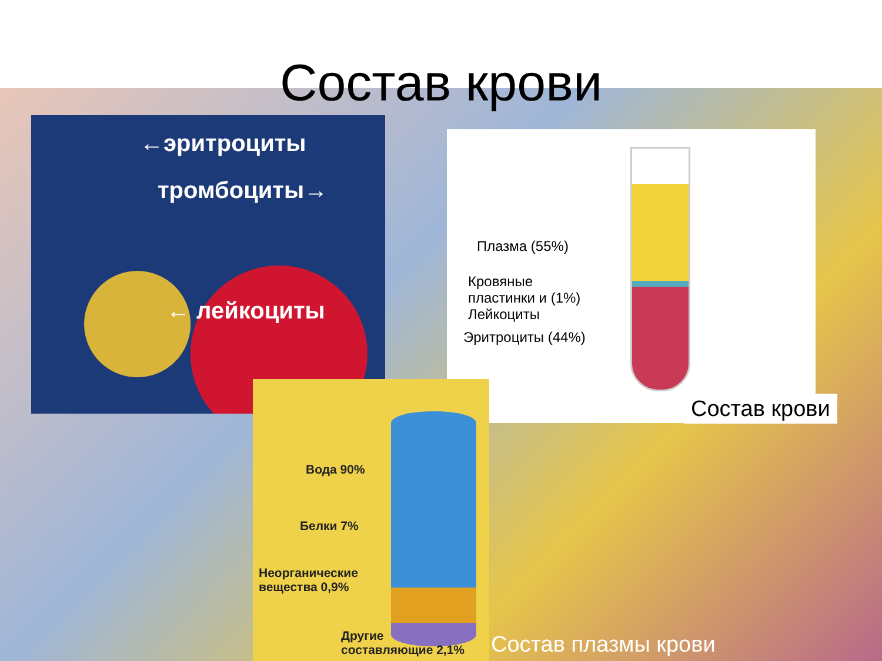Состав крови
←эритроциты
тромбоциты→
← лейкоциты
Плазма (55%)
Кровяные
пластинки и (1%)
Лейкоциты
Эритроциты (44%)
Состав крови
Вода 90%
Белки 7%
Неорганические
вещества 0,9%
Другие
составляющие 2,1%
Состав плазмы крови